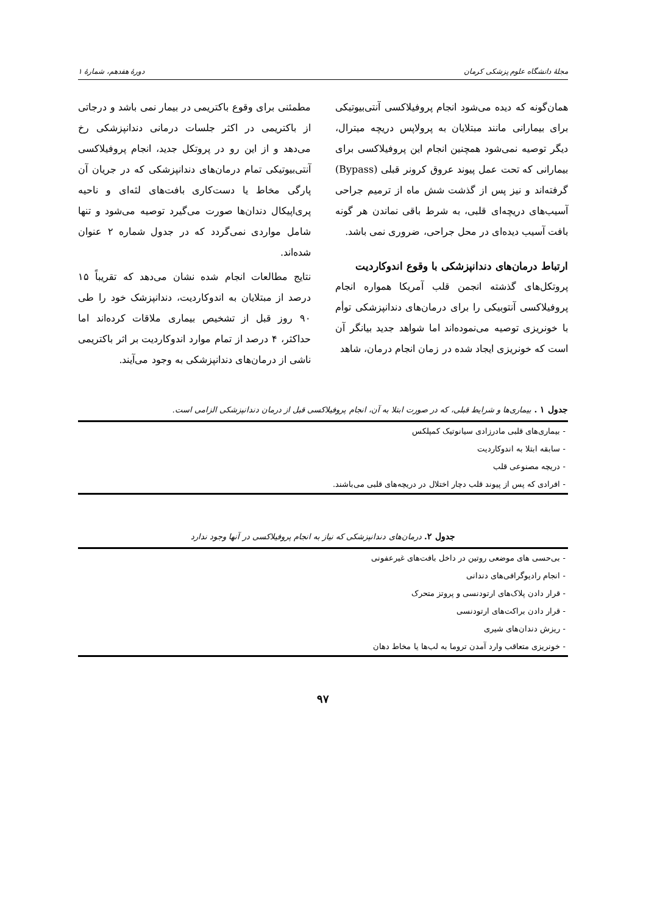مجلهٔ دانشگاه علوم پزشکی کرمان دورهٔ هفدهم، شمارهٔ ۱
همان‌گونه که دیده می‌شود انجام پروفیلاکسی آنتی‌بیوتیکی برای بیمارانی مانند مبتلایان به پرولاپس دریچه میترال، دیگر توصیه نمی‌شود همچنین انجام این پروفیلاکسی برای بیمارانی که تحت عمل پیوند عروق کرونر قبلی (Bypass) گرفته‌اند و نیز پس از گذشت شش ماه از ترمیم جراحی آسیب‌های دریچه‌ای قلبی، به شرط باقی نماندن هر گونه بافت آسیب دیده‌ای در محل جراحی، ضروری نمی باشد.
ارتباط درمان‌های دندانپزشکی با وقوع اندوکاردیت
پروتکل‌های گذشته انجمن قلب آمریکا همواره انجام پروفیلاکسی آنتوبیکی را برای درمان‌های دندانپزشکی توأم با خونریزی توصیه می‌نموده‌اند اما شواهد جدید بیانگر آن است که خونریزی ایجاد شده در زمان انجام درمان، شاهد
مطمئنی برای وقوع باکتریمی در بیمار نمی باشد و درجاتی از باکتریمی در اکثر جلسات درمانی دندانپزشکی رخ می‌دهد و از این رو در پروتکل جدید، انجام پروفیلاکسی آنتی‌بیوتیکی تمام درمان‌های دندانپزشکی که در جریان آن پارگی مخاط یا دست‌کاری بافت‌های لثه‌ای و ناحیه پری‌اپیکال دندان‌ها صورت می‌گیرد توصیه می‌شود و تنها شامل مواردی نمی‌گردد که در جدول شماره ۲ عنوان شده‌اند.
نتایج مطالعات انجام شده نشان می‌دهد که تقریباً ۱۵ درصد از مبتلایان به اندوکاردیت، دندانپزشک خود را طی ۹۰ روز قبل از تشخیص بیماری ملاقات کرده‌اند اما حداکثر، ۴ درصد از تمام موارد اندوکاردیت بر اثر باکتریمی ناشی از درمان‌های دندانپزشکی به وجود می‌آیند.
جدول ۱ . بیماری‌ها و شرایط قبلی، که در صورت ابتلا به آن، انجام پروفیلاکسی قبل از درمان دندانپزشکی الزامی است.
| - بیماری‌های قلبی مادرزادی سیانوتیک کمپلکس |
| - سابقه ابتلا به اندوکاردیت |
| - دریچه مصنوعی قلب |
| - افرادی که پس از پیوند قلب دچار اختلال در دریچه‌های قلبی می‌باشند. |
جدول ۲. درمان‌های دندانپزشکی که نیاز به انجام پروفیلاکسی در آنها وجود ندارد
| - بی‌حسی های موضعی روتین در داخل بافت‌های غیرعفونی |
| - انجام رادیوگرافی‌های دندانی |
| - قرار دادن پلاک‌های ارتودنسی و پروتز متحرک |
| - قرار دادن براکت‌های ارتودنسی |
| - ریزش دندان‌های شیری |
| - خونریزی متعاقب وارد آمدن تروما به لب‌ها یا مخاط دهان |
۹۷